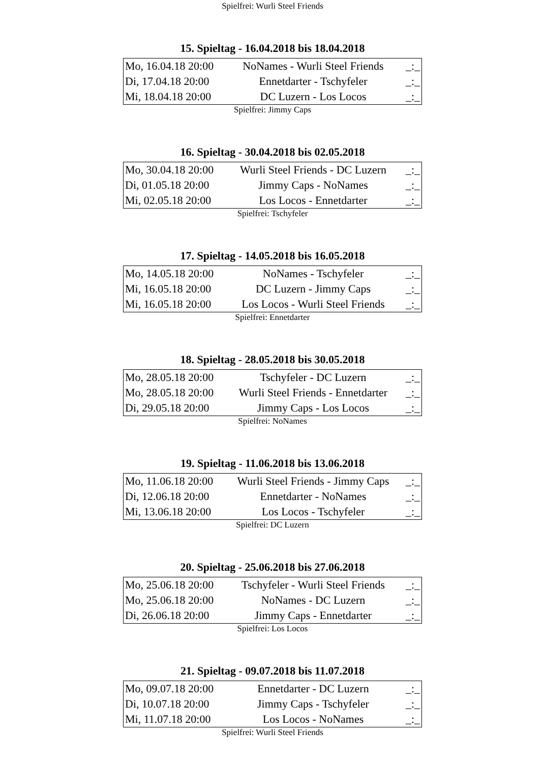Spielfrei: Wurli Steel Friends
15. Spieltag - 16.04.2018 bis 18.04.2018
| Mo, 16.04.18 20:00 | NoNames - Wurli Steel Friends | _:_ |
| Di, 17.04.18 20:00 | Ennetdarter - Tschyfeler | _:_ |
| Mi, 18.04.18 20:00 | DC Luzern - Los Locos | _:_ |
Spielfrei: Jimmy Caps
16. Spieltag - 30.04.2018 bis 02.05.2018
| Mo, 30.04.18 20:00 | Wurli Steel Friends - DC Luzern | _:_ |
| Di, 01.05.18 20:00 | Jimmy Caps - NoNames | _:_ |
| Mi, 02.05.18 20:00 | Los Locos - Ennetdarter | _:_ |
Spielfrei: Tschyfeler
17. Spieltag - 14.05.2018 bis 16.05.2018
| Mo, 14.05.18 20:00 | NoNames - Tschyfeler | _:_ |
| Mi, 16.05.18 20:00 | DC Luzern - Jimmy Caps | _:_ |
| Mi, 16.05.18 20:00 | Los Locos - Wurli Steel Friends | _:_ |
Spielfrei: Ennetdarter
18. Spieltag - 28.05.2018 bis 30.05.2018
| Mo, 28.05.18 20:00 | Tschyfeler - DC Luzern | _:_ |
| Mo, 28.05.18 20:00 | Wurli Steel Friends - Ennetdarter | _:_ |
| Di, 29.05.18 20:00 | Jimmy Caps - Los Locos | _:_ |
Spielfrei: NoNames
19. Spieltag - 11.06.2018 bis 13.06.2018
| Mo, 11.06.18 20:00 | Wurli Steel Friends - Jimmy Caps | _:_ |
| Di, 12.06.18 20:00 | Ennetdarter - NoNames | _:_ |
| Mi, 13.06.18 20:00 | Los Locos - Tschyfeler | _:_ |
Spielfrei: DC Luzern
20. Spieltag - 25.06.2018 bis 27.06.2018
| Mo, 25.06.18 20:00 | Tschyfeler - Wurli Steel Friends | _:_ |
| Mo, 25.06.18 20:00 | NoNames - DC Luzern | _:_ |
| Di, 26.06.18 20:00 | Jimmy Caps - Ennetdarter | _:_ |
Spielfrei: Los Locos
21. Spieltag - 09.07.2018 bis 11.07.2018
| Mo, 09.07.18 20:00 | Ennetdarter - DC Luzern | _:_ |
| Di, 10.07.18 20:00 | Jimmy Caps - Tschyfeler | _:_ |
| Mi, 11.07.18 20:00 | Los Locos - NoNames | _:_ |
Spielfrei: Wurli Steel Friends